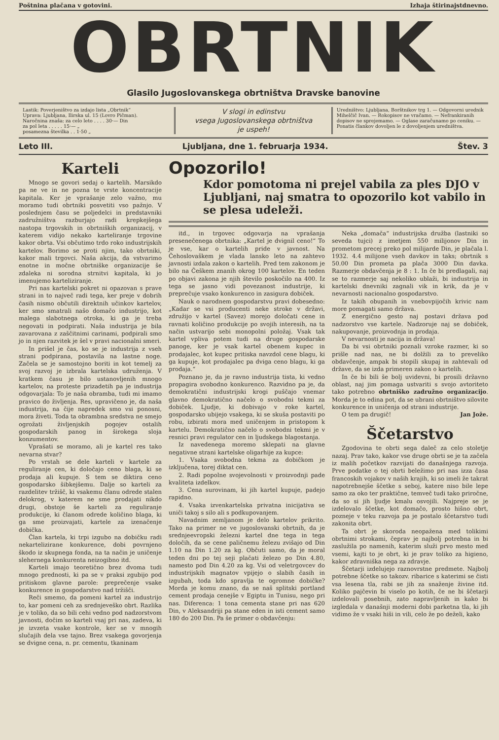Poštnina plačana v gotovini. Izhaja štirinajstdnevno.
OBRTNIK
Glasilo Jugoslovanskega obrtništva Dravske banovine
Lastik: Poverjeništvo za izdajo lista „Obrtnik“
Uprava: Ljubljana, Ilirska ul. 15 (Lovro Pičman).
Naročnina znaša: za celo leto . . . . 30·— Din
za pol leta . . . . . 15·— „
posamezna številka . . 1·50 „
V slogi in edinstvu
vsega Jugoslovanskega obrtništva
je uspeh!
Uredništvo: Ljubljana, Borštnikov trg 1. — Odgovorni urednik Mihelčič Ivan. — Rokopisov ne vračamo. — Nefrankiranih dopisov ne sprejemamo. — Oglase zaračunamo po ceniku. — Ponatis člankov dovoljen le z dovoljenjem uredništva.
Leto III. Ljubljana, dne 1. februarja 1934. Štev. 3
Karteli
Mnogo se govori sedaj o kartelih. Marsikdo pa ne ve in ne pozna te vrste koncentracije kapitala. Ker je vprašanje zelo važno, mu moramo tudi obrtniki posvetiti vso pažnjo. V poslednjem času se poljedelci in predstavniki zadružništva razburjajo radi krepkejšega nastopa trgovskih in obrtniških organizacij, v katerem vidijo nekako karteliranje trgovine kakor obrta. Vsi občutimo trdo roko industrijskih kartelov. Borimo se proti njim, tako obrtniki, kakor mali trgovci. Naša akcija, da vstvarimo enotne in močne obrtniške organizacije še zdaleka ni sorodna strnitvi kapitala, ki jo imenujemo karteliziranje.
Pri nas kartelski pokret ni opazovan s prave strani in to največ radi tega, ker preje v dobrih časih nismo občutili direktnih učinkov kartelov, ker smo smatrali našo domačo industrijo, kot malega slabotnega otroka, ki ga je treba negovati in podpirati. Naša industrija je bila zavarovana z zaščitnimi carinami, podpirali smo jo in njen razvitek je šel v pravi nacionalni smeri.
In prišel je čas, ko se je industrija z vseh strani podpirana, postavila na lastne noge. Začela se je samostojno boriti in kot temelj za svoj razvoj je izbrala kartelska udruženja. V kratkem času je bilo ustanovljenih mnogo kartelov, na proteste prizadetih pa je industrija odgovarjala: To je naša obramba, tudi mi imamo pravico do življenja. Res, upravičeno je, da naša industrija, na čije napredek smo vsi ponosni, mora živeti. Toda ta obrambna sredstva ne smejo ogrožati življenjskih pogojev ostalih gospodarskih panog in širokega sloja konzumentov.
Vprašati se moramo, ali je kartel res tako nevarna stvar?
Po vrstah se dele karteli v kartele za reguliranje cen, ki določajo ceno blaga, ki se prodaja ali kupuje. S tem se diktira ceno gospodarsko šibkejšemu. Dalje so karteli za razdelitev tržišč, ki vsakemu članu odrede stalen delokrog, v katerem ne sme prodajati nikdo drugi, obstoje še karteli za reguliranje produkcije, ki članom odrede količino blaga, ki ga sme proizvajati, kartele za izenačenje dobička.
Član kartela, ki trpi izgubo na dobičku radi nekartelizirane konkurence, dobi povrnjeno škodo iz skupnega fonda, na ta način je uničenje slehernega konkurenta neizogibno itd.
Karteli imajo teoretično brez dvoma tudi mnogo prednosti, ki pa se v praksi zgubijo pod pritiskom glavne parole: preprečenje vsake konkurence in gospodarstvo nad tržišči.
Reči smemo, da pomeni kartel za industrijo to, kar pomeni ceh za srednjeveško obrt. Razlika je v toliko, da so bili cehi vedno pod nadzorstvom javnosti, dočim so karteli vsaj pri nas, zadeva, ki je izvzeta vsake kontrole, ker se v mnogih slučajih dela vse tajno. Brez vsakega govorjenja se dvigne cena, n. pr. cementu, tkaninam
Opozorilo!
Kdor pomotoma ni prejel vabila za ples DJO v Ljubljani, naj smatra to opozorilo kot vabilo in se plesa udeleži.
itd., in trgovec odgovarja na vprašanja presenečenega obrtnika: „Kartel je dvignil ceno!“ To je vse, kar o kartelih pride v javnost. Na Čehoslovaškem je vlada lansko leto na zahtevo javnosti izdala zakon o kartelih. Pred tem zakonom je bilo na Češkem znanih okrog 100 kartelov. En teden po objavi zakona je njih število poskočilo na 400. Iz tega se jasno vidi povezanost industrije, ki preprečuje vsako konkurenco in zasigura dobiček.
Nauk o narodnem gospodarstvu pravi dobesedno: „Kadar se vsi producenti neke stroke v državi, združijo v kartel (Savez) morejo določati cene in ravnati količino produkcije po svojih interesih, na ta način ustvarijo sebi monopolni položaj. Vsak tak kartel vpliva potem tudi na druge gospodarske panoge, ker je vsak kartel obenem kupec in prodajalec, kot kupec pritiska navzdol cene blagu, ki ga kupuje, kot prodajalec pa dviga ceno blagu, ki ga prodaja.“
Poznano je, da je ravno industrija tista, ki vedno propagira svobodno konkurenco. Razvidno pa je, da demokratični industrijski krogi puščajo vnemar glavno demokratično načelo o svobodni tekmi za dobiček. Ljudje, ki dobivajo v roke kartel, gospodarsko ubijejo vsakega, ki se skuša postaviti po robu, izbirati mora med uničenjem in pristopom k kartelu. Demokratično načelo o svobodni tekmi je v resnici pravi regulator cen in ljudskega blagostanja.
Iz navedenega moremo sklepati na glavne negativne strani kartelske oligarhije za kupce:
1. Vsaka svobodna tekma za dobičkom je izključena, torej diktat cen.
2. Radi popolne svojevolnosti v proizvodnji pade kvaliteta izdelkov.
3. Cena surovinam, ki jih kartel kupuje, padejo rapidno.
4. Vsaka izvenkartelska privatna inicijativa se uniči takoj s silo ali s podkupovanjem.
Navadnim zemljanom je delo kartelov prikrito. Tako na primer ne ve jugoslovanski obrtnih, da je srednjeevropski železni kartel dne tega in tega določih, da se cene paličnemu železu zvišajo od Din 1.10 na Din 1.20 za kg. Občuti samo, da je moral teden dni po tej seji plačati železo po Din 4.80, namesto pod Din 4.20 za kg. Vsi od veletrgovcev do industrijskih magnatov vpijejo o slabih časih in izgubah, toda kdo spravlja te ogromne dobičke? Morda je komu znano, da se naš splitski portland cement prodaja cenejše v Egiptu in Tunisu, nego pri nas. Diferenca: 1 tona cementa stane pri nas 620 Din, v Aleksandriji pa stane eden in isti cement samo 180 do 200 Din. Pa še primer o obdavčenju:
Neka „domača“ industrijska družba (lastniki so seveda tujci) z imetjem 550 milijonov Din in prometom precej preko pol milijarde Din, je plačala l. 1932. 4.4 milijone vseh davkov in taks; obrtnik s 50.00 Din prometa pa plača 3000 Din davka. Razmerje obdavčenja je 8 : 1. In če bi predlagali, naj se to razmerje saj nekoliko ublaži, bi industrija in kartelski dnevniki zagnali vik in krik, da je v nevarnosti nacionalno gospodarstvo.
Iz takih obupanih in vnebovpijočih krivic nam more pomagati samo država.
Z energično gesto naj postavi država pod nadzorstvo vse kartele. Nadzoruje naj se dobiček, nakupovanje, proizvodnja in prodaja.
V nevarnosti je nacija in država!
Da bi vsi obrtniki poznali vzroke razmer, ki so prišle nad nas, ne bi dolžili za to preveliko obdavčenje, ampak bi stopili skupaj in zahtevali od države, da se izda primeren zakon o kartelih.
In če bi bili še bolj uvidevni, bi prosili državno oblast, naj jim pomaga ustvariti s svojo avtoriteto tako potrebno obrtniško zadružno organizacijo. Morda je to edina pot, da se ubrani obrtništvo silovite konkurence in uničenja od strani industrije.
O tem pa drugič! Jan Jože.
Ščetarstvo
Zgodovina te obrti sega daleč za celo stoletje nazaj. Prav tako, kakor vse druge obrti se je ta začela iz malih početkov razvijati do današnjega razvoja. Prve podatke o tej obrti beležimo pri nas izza časa francoskih vojakov v naših krajih, ki so imeli že takrat napotrebnejše ščetke s seboj, katere niso bile lepe samo za oko ter praktične, temveč tudi tako priročne, da so si jih ljudje kmalu osvojili. Najpreje se je izdelovalo ščetke, kot domačo, prosto hišno obrt, pozneje v teku razvoja pa je postalo ščetarstvo tudi zakonita obrt.
Ta obrt je skoroda neopažena med tolikimi obrtnimi strokami, čeprav je najbolj potrebna in bi zaslužila po namenih, katerim služi prvo mesto med vsemi, kajti to je obrt, ki je prav toliko za higieno, kakor zdravniška nega za zdravje.
Ščetarji izdelujejo raznovrstne predmete. Najbolj potrebne ščetke so takozv. ribarice s katerimi se čisti vsa lesena tla, rabi se jih za snaženje živine itd. Koliko pajčevin bi viselo po kotih, če ne bi ščetarji izdelovali posebnih, zato napravljenih in kako bi izgledala v današnji moderni dobi parketna tla, ki jih vidimo že v vsaki hiši in vili, celo že po deželi, kako